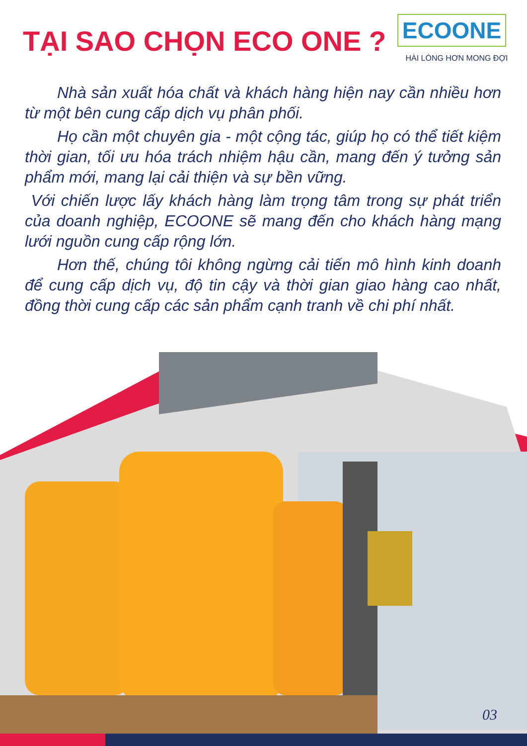TẠI SAO CHỌN ECO ONE ?
ECOONE
HÀI LÒNG HƠN MONG ĐỢI
Nhà sản xuất hóa chất và khách hàng hiện nay cần nhiều hơn từ một bên cung cấp dịch vụ phân phối.
Họ cần một chuyên gia - một cộng tác, giúp họ có thể tiết kiệm thời gian, tối ưu hóa trách nhiệm hậu cần, mang đến ý tưởng sản phẩm mới, mang lại cải thiện và sự bền vững.
Với chiến lược lấy khách hàng làm trọng tâm trong sự phát triển của doanh nghiệp, ECOONE sẽ mang đến cho khách hàng mạng lưới nguồn cung cấp rộng lớn.
Hơn thế, chúng tôi không ngừng cải tiến mô hình kinh doanh để cung cấp dịch vụ, độ tin cậy và thời gian giao hàng cao nhất, đồng thời cung cấp các sản phẩm cạnh tranh về chi phí nhất.
03